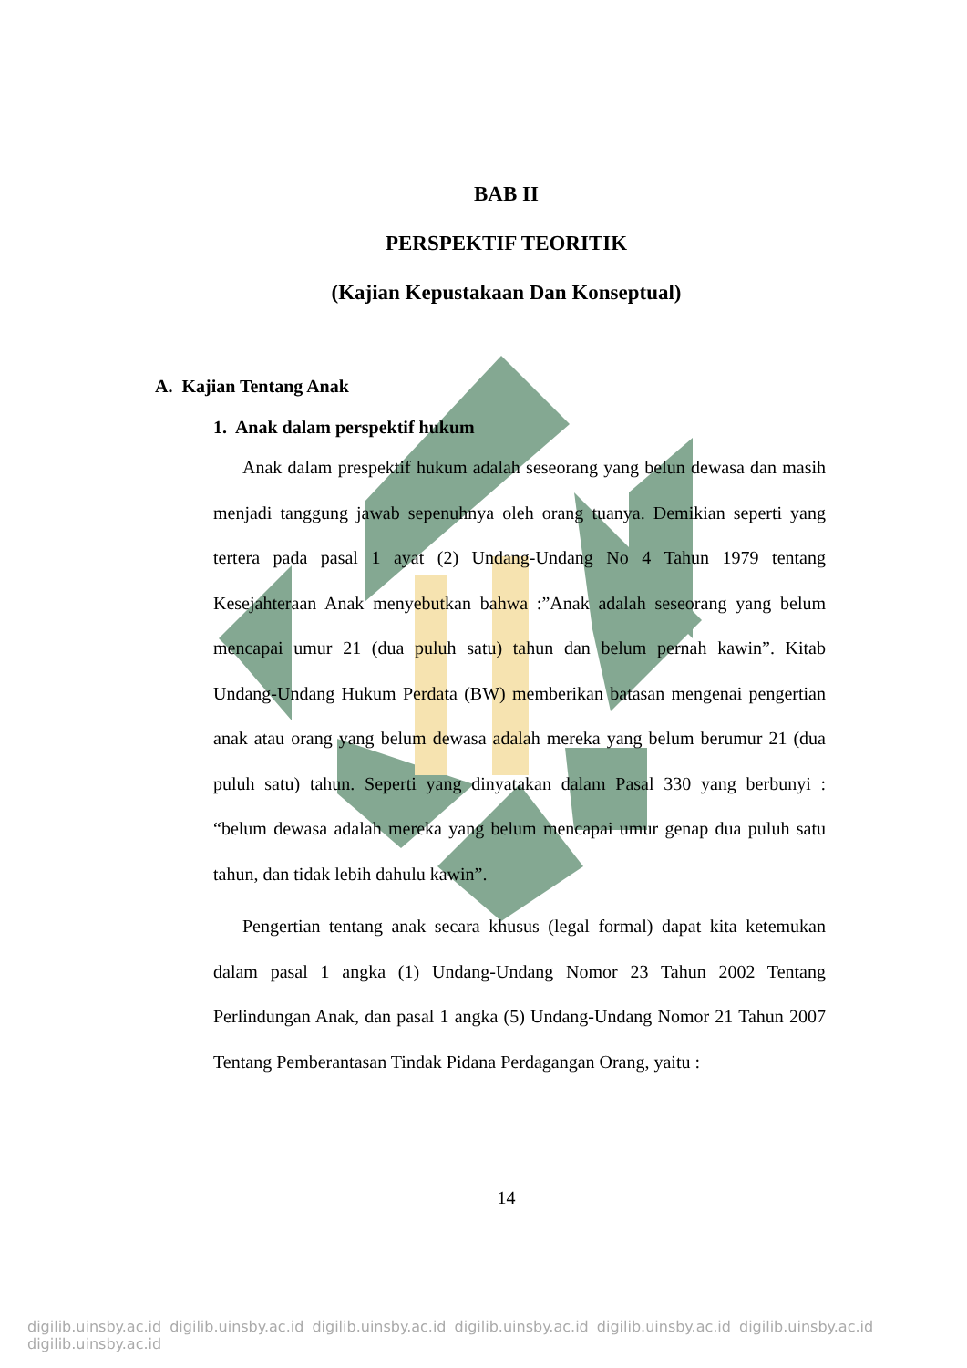BAB II
PERSPEKTIF TEORITIK
(Kajian Kepustakaan Dan Konseptual)
A. Kajian Tentang Anak
1. Anak dalam perspektif hukum
Anak dalam prespektif hukum adalah seseorang yang belun dewasa dan masih menjadi tanggung jawab sepenuhnya oleh orang tuanya. Demikian seperti yang tertera pada pasal 1 ayat (2) Undang-Undang No 4 Tahun 1979 tentang Kesejahteraan Anak menyebutkan bahwa :”Anak adalah seseorang yang belum mencapai umur 21 (dua puluh satu) tahun dan belum pernah kawin”. Kitab Undang-Undang Hukum Perdata (BW) memberikan batasan mengenai pengertian anak atau orang yang belum dewasa adalah mereka yang belum berumur 21 (dua puluh satu) tahun. Seperti yang dinyatakan dalam Pasal 330 yang berbunyi : “belum dewasa adalah mereka yang belum mencapai umur genap dua puluh satu tahun, dan tidak lebih dahulu kawin”.
Pengertian tentang anak secara khusus (legal formal) dapat kita ketemukan dalam pasal 1 angka (1) Undang-Undang Nomor 23 Tahun 2002 Tentang Perlindungan Anak, dan pasal 1 angka (5) Undang-Undang Nomor 21 Tahun 2007 Tentang Pemberantasan Tindak Pidana Perdagangan Orang, yaitu :
14
digilib.uinsby.ac.id digilib.uinsby.ac.id digilib.uinsby.ac.id digilib.uinsby.ac.id digilib.uinsby.ac.id digilib.uinsby.ac.id digilib.uinsby.ac.id